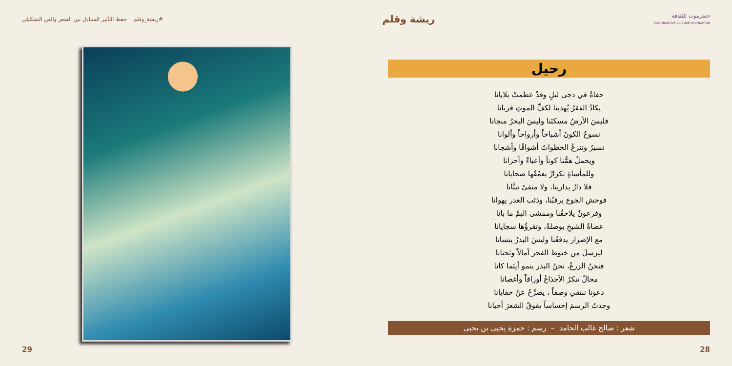#ريشة_وقلم حفظ التأثير المتبادل بين الشعر والفن التشكيلي
ريشة وقلم
حضرموت للثقافة
HADHRAMOUT CULTURE FOUNDATION
رحيل
حفاةٌ في دجى ليلٍ وقدْ عظمتْ بلايانا
يكادُ الفقرُ يُهدينا لكفِّ الموتِ قربانا
فليسَ الأرضُ مسكنَنا وليسَ البحرُ منجانا
نسوحُ الكونَ أشباحاً وأرواحاً وألوانا
نسيرُ وتنزعُ الخطواتُ أشواقًا وأشجانا
ويحملُ همُّنا كوناً وأعباءً وأحزانا
وللمأساةِ تكرارٌ يعمِّقُها ضحايانا
فلا دارٌ يدارينا، ولا منفىً تبنَّانا
فوحش الجوع يرقبُنا، وذئب الغدر يهوانا
وفرعونٌ يلاحقُنا وممشى اليمِّ ما بانا
عصاةُ الشيخِ بوصلةٌ، وتقرؤُها سجايانا
مع الإصرار يدفعُنا وليسَ البدرُ ينسانا
ليرسلَ من خيوط الفجر آمالاً وتَحنانا
فنحنُ الزرعُ، نحنُ البذر ينمو أينَما كانا
محالٌ تنكرُ الأجذاعُ أوراقاً وأغصانا
دعونا ننتقي وصفاً ، يصرِّحُ عنْ خفايانا
وجدتُ الرسمَ إحساساً يفوقُ الشعرَ أحيانا
شعر : صالح غالب الحامد – رسم : حمزة يحيى بن يحيى
29 28